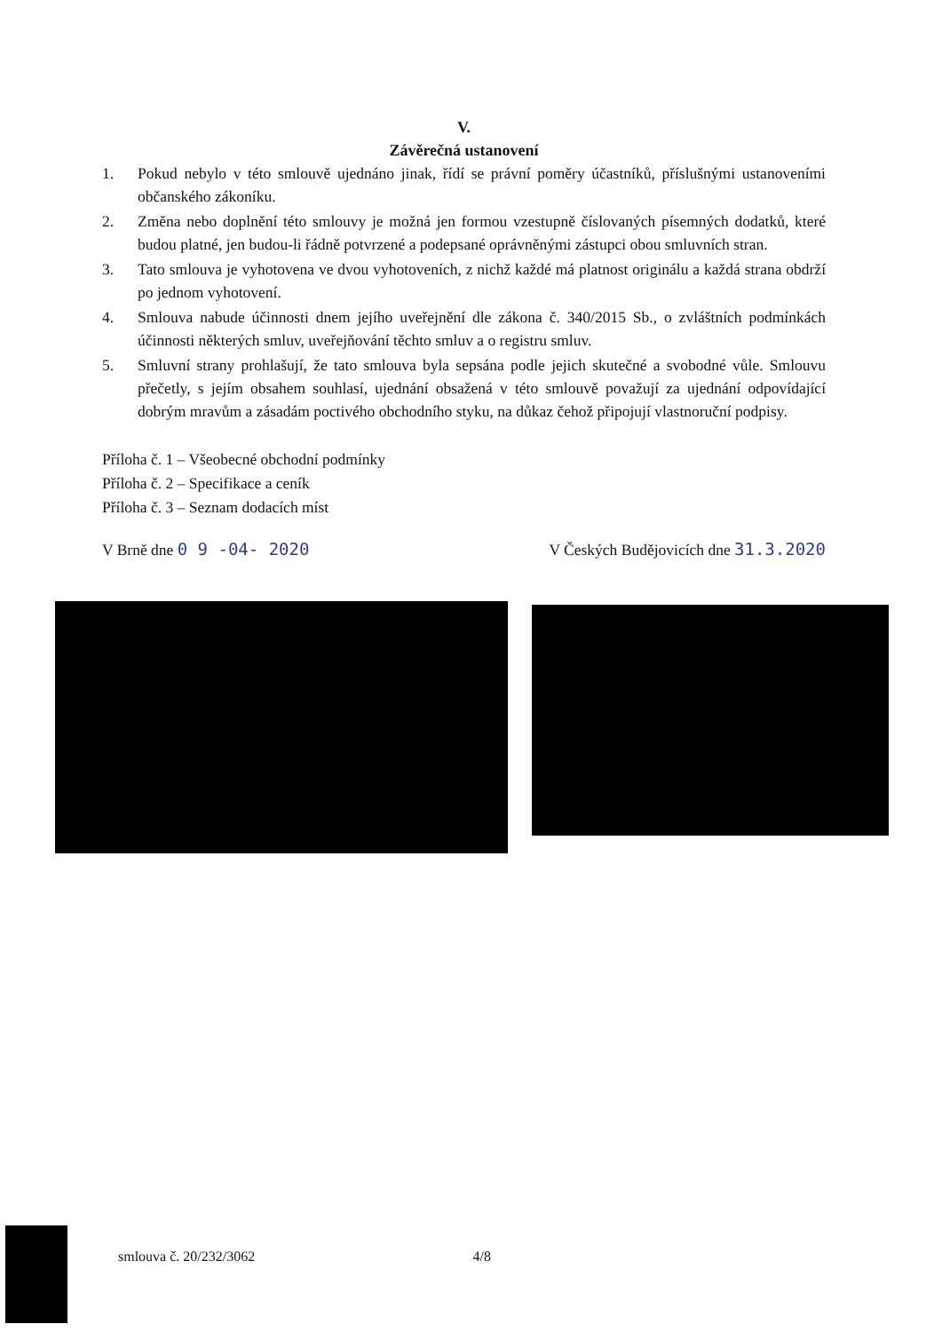V.
Závěrečná ustanovení
1. Pokud nebylo v této smlouvě ujednáno jinak, řídí se právní poměry účastníků, příslušnými ustanoveními občanského zákoníku.
2. Změna nebo doplnění této smlouvy je možná jen formou vzestupně číslovaných písemných dodatků, které budou platné, jen budou-li řádně potvrzené a podepsané oprávněnými zástupci obou smluvních stran.
3. Tato smlouva je vyhotovena ve dvou vyhotoveních, z nichž každé má platnost originálu a každá strana obdrží po jednom vyhotovení.
4. Smlouva nabude účinnosti dnem jejího uveřejnění dle zákona č. 340/2015 Sb., o zvláštních podmínkách účinnosti některých smluv, uveřejňování těchto smluv a o registru smluv.
5. Smluvní strany prohlašují, že tato smlouva byla sepsána podle jejich skutečné a svobodné vůle. Smlouvu přečetly, s jejím obsahem souhlasí, ujednání obsažená v této smlouvě považují za ujednání odpovídající dobrým mravům a zásadám poctivého obchodního styku, na důkaz čehož připojují vlastnoruční podpisy.
Příloha č. 1 – Všeobecné obchodní podmínky
Příloha č. 2 – Specifikace a ceník
Příloha č. 3 – Seznam dodacích míst
V Brně dne 0 9 -04- 2020 V Českých Budějovicích dne 31.3.2020
smlouva č. 20/232/3062 4/8